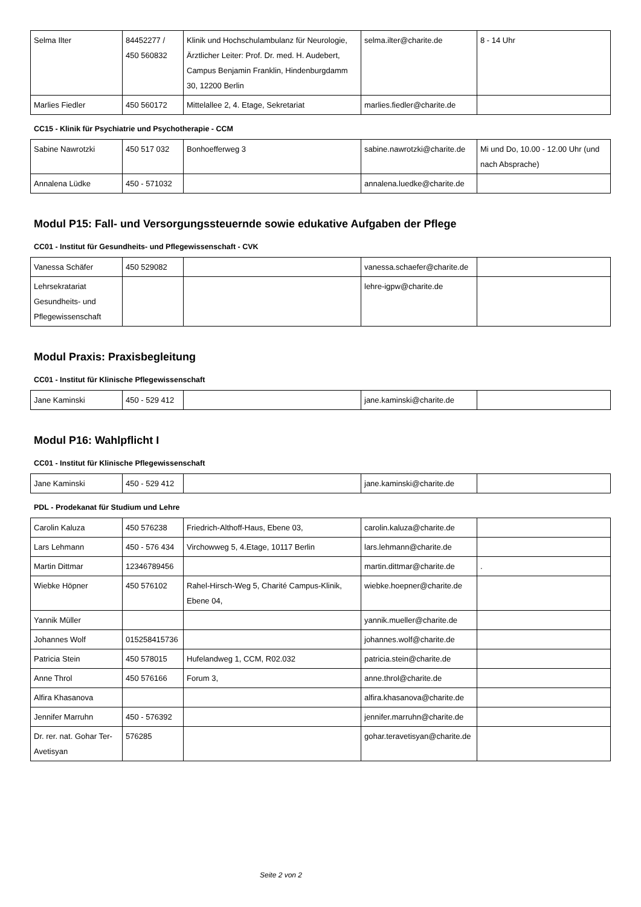| Selma Ilter | 84452277 / 450 560832 | Klinik und Hochschulambulanz für Neurologie, Ärztlicher Leiter: Prof. Dr. med. H. Audebert, Campus Benjamin Franklin, Hindenburgdamm 30, 12200 Berlin | selma.ilter@charite.de | 8 - 14 Uhr |
| Marlies Fiedler | 450 560172 | Mittelallee 2, 4. Etage, Sekretariat | marlies.fiedler@charite.de | |
CC15 - Klinik für Psychiatrie und Psychotherapie - CCM
| Sabine Nawrotzki | 450 517 032 | Bonhoefferweg 3 | sabine.nawrotzki@charite.de | Mi und Do, 10.00 - 12.00 Uhr (und nach Absprache) |
| Annalena Lüdke | 450 - 571032 | | annalena.luedke@charite.de | |
Modul P15: Fall- und Versorgungssteuernde sowie edukative Aufgaben der Pflege
CC01 - Institut für Gesundheits- und Pflegewissenschaft - CVK
| Vanessa Schäfer | 450 529082 | | vanessa.schaefer@charite.de | |
| Lehrsekratariat Gesundheits- und Pflegewissenschaft | | | lehre-igpw@charite.de | |
Modul Praxis: Praxisbegleitung
CC01 - Institut für Klinische Pflegewissenschaft
| Jane Kaminski | 450 - 529 412 | | jane.kaminski@charite.de | |
Modul P16: Wahlpflicht I
CC01 - Institut für Klinische Pflegewissenschaft
| Jane Kaminski | 450 - 529 412 | | jane.kaminski@charite.de | |
PDL - Prodekanat für Studium und Lehre
| Carolin Kaluza | 450 576238 | Friedrich-Althoff-Haus, Ebene 03, | carolin.kaluza@charite.de | |
| Lars Lehmann | 450 - 576 434 | Virchowweg 5, 4.Etage, 10117 Berlin | lars.lehmann@charite.de | |
| Martin Dittmar | 12346789456 | | martin.dittmar@charite.de | . |
| Wiebke Höpner | 450 576102 | Rahel-Hirsch-Weg 5, Charité Campus-Klinik, Ebene 04, | wiebke.hoepner@charite.de | |
| Yannik Müller | | | yannik.mueller@charite.de | |
| Johannes Wolf | 015258415736 | | johannes.wolf@charite.de | |
| Patricia Stein | 450 578015 | Hufelandweg 1, CCM, R02.032 | patricia.stein@charite.de | |
| Anne Throl | 450 576166 | Forum 3, | anne.throl@charite.de | |
| Alfira Khasanova | | | alfira.khasanova@charite.de | |
| Jennifer Marruhn | 450 - 576392 | | jennifer.marruhn@charite.de | |
| Dr. rer. nat. Gohar Ter-Avetisyan | 576285 | | gohar.teravetisyan@charite.de | |
Seite 2 von 2